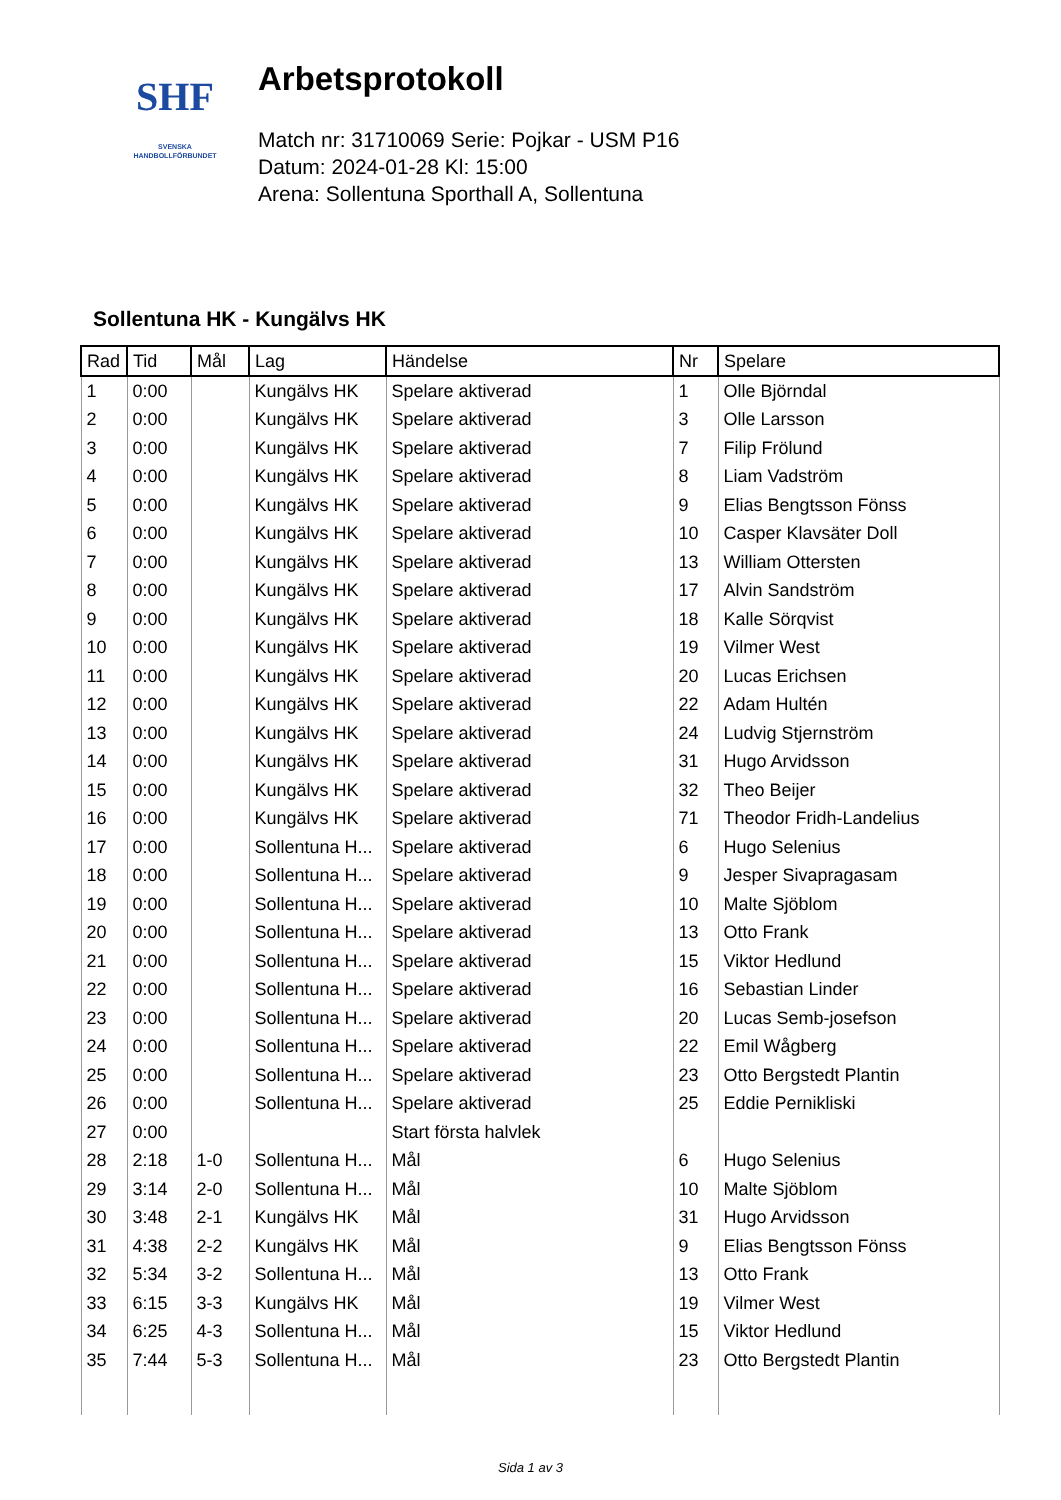SHF
SVENSKA
HANDBOLLFÖRBUNDET
Arbetsprotokoll
Match nr: 31710069 Serie: Pojkar - USM P16
Datum: 2024-01-28 Kl: 15:00
Arena: Sollentuna Sporthall A, Sollentuna
Sollentuna HK - Kungälvs HK
| Rad | Tid | Mål | Lag | Händelse | Nr | Spelare |
| --- | --- | --- | --- | --- | --- | --- |
| 1 | 0:00 | | Kungälvs HK | Spelare aktiverad | 1 | Olle Björndal |
| 2 | 0:00 | | Kungälvs HK | Spelare aktiverad | 3 | Olle Larsson |
| 3 | 0:00 | | Kungälvs HK | Spelare aktiverad | 7 | Filip Frölund |
| 4 | 0:00 | | Kungälvs HK | Spelare aktiverad | 8 | Liam Vadström |
| 5 | 0:00 | | Kungälvs HK | Spelare aktiverad | 9 | Elias Bengtsson Fönss |
| 6 | 0:00 | | Kungälvs HK | Spelare aktiverad | 10 | Casper Klavsäter Doll |
| 7 | 0:00 | | Kungälvs HK | Spelare aktiverad | 13 | William Ottersten |
| 8 | 0:00 | | Kungälvs HK | Spelare aktiverad | 17 | Alvin Sandström |
| 9 | 0:00 | | Kungälvs HK | Spelare aktiverad | 18 | Kalle Sörqvist |
| 10 | 0:00 | | Kungälvs HK | Spelare aktiverad | 19 | Vilmer West |
| 11 | 0:00 | | Kungälvs HK | Spelare aktiverad | 20 | Lucas Erichsen |
| 12 | 0:00 | | Kungälvs HK | Spelare aktiverad | 22 | Adam Hultén |
| 13 | 0:00 | | Kungälvs HK | Spelare aktiverad | 24 | Ludvig Stjernström |
| 14 | 0:00 | | Kungälvs HK | Spelare aktiverad | 31 | Hugo Arvidsson |
| 15 | 0:00 | | Kungälvs HK | Spelare aktiverad | 32 | Theo Beijer |
| 16 | 0:00 | | Kungälvs HK | Spelare aktiverad | 71 | Theodor Fridh-Landelius |
| 17 | 0:00 | | Sollentuna H... | Spelare aktiverad | 6 | Hugo Selenius |
| 18 | 0:00 | | Sollentuna H... | Spelare aktiverad | 9 | Jesper Sivapragasam |
| 19 | 0:00 | | Sollentuna H... | Spelare aktiverad | 10 | Malte Sjöblom |
| 20 | 0:00 | | Sollentuna H... | Spelare aktiverad | 13 | Otto Frank |
| 21 | 0:00 | | Sollentuna H... | Spelare aktiverad | 15 | Viktor Hedlund |
| 22 | 0:00 | | Sollentuna H... | Spelare aktiverad | 16 | Sebastian Linder |
| 23 | 0:00 | | Sollentuna H... | Spelare aktiverad | 20 | Lucas Semb-josefson |
| 24 | 0:00 | | Sollentuna H... | Spelare aktiverad | 22 | Emil Wågberg |
| 25 | 0:00 | | Sollentuna H... | Spelare aktiverad | 23 | Otto Bergstedt Plantin |
| 26 | 0:00 | | Sollentuna H... | Spelare aktiverad | 25 | Eddie Pernikliski |
| 27 | 0:00 | | | Start första halvlek | | |
| 28 | 2:18 | 1-0 | Sollentuna H... | Mål | 6 | Hugo Selenius |
| 29 | 3:14 | 2-0 | Sollentuna H... | Mål | 10 | Malte Sjöblom |
| 30 | 3:48 | 2-1 | Kungälvs HK | Mål | 31 | Hugo Arvidsson |
| 31 | 4:38 | 2-2 | Kungälvs HK | Mål | 9 | Elias Bengtsson Fönss |
| 32 | 5:34 | 3-2 | Sollentuna H... | Mål | 13 | Otto Frank |
| 33 | 6:15 | 3-3 | Kungälvs HK | Mål | 19 | Vilmer West |
| 34 | 6:25 | 4-3 | Sollentuna H... | Mål | 15 | Viktor Hedlund |
| 35 | 7:44 | 5-3 | Sollentuna H... | Mål | 23 | Otto Bergstedt Plantin |
Sida 1 av 3